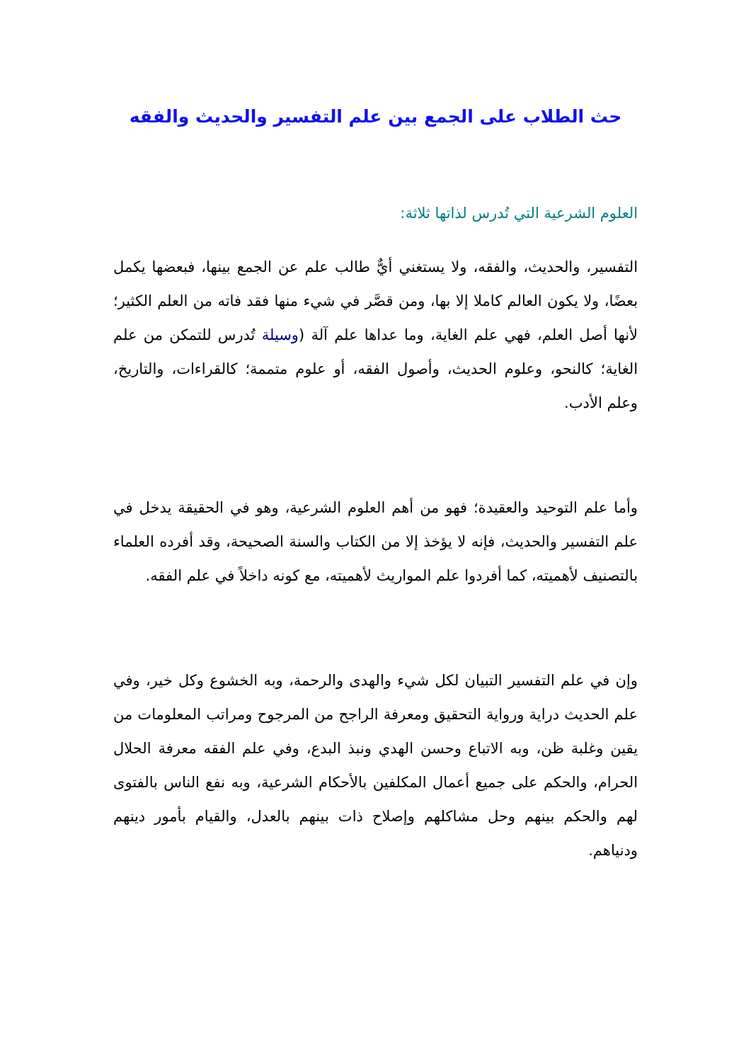حث الطلاب على الجمع بين علم التفسير والحديث والفقه
العلوم الشرعية التي تُدرس لذاتها ثلاثة:
التفسير، والحديث، والفقه، ولا يستغني أيٌّ طالب علم عن الجمع بينها، فبعضها يكمل بعضًا، ولا يكون العالم كاملا إلا بها، ومن قصَّر في شيء منها فقد فاته من العلم الكثير؛ لأنها أصل العلم، فهي علم الغاية، وما عداها علم آلة (وسيلة تُدرس للتمكن من علم الغاية؛ كالنحو، وعلوم الحديث، وأصول الفقه، أو علوم متممة؛ كالقراءات، والتاريخ، وعلم الأدب.
وأما علم التوحيد والعقيدة؛ فهو من أهم العلوم الشرعية، وهو في الحقيقة يدخل في علم التفسير والحديث، فإنه لا يؤخذ إلا من الكتاب والسنة الصحيحة، وقد أفرده العلماء بالتصنيف لأهميته، كما أفردوا علم المواريث لأهميته، مع كونه داخلاً في علم الفقه.
وإن في علم التفسير التبيان لكل شيء والهدى والرحمة، وبه الخشوع وكل خير، وفي علم الحديث دراية ورواية التحقيق ومعرفة الراجح من المرجوح ومراتب المعلومات من يقين وغلبة ظن، وبه الاتباع وحسن الهدي ونبذ البدع، وفي علم الفقه معرفة الحلال الحرام، والحكم على جميع أعمال المكلفين بالأحكام الشرعية، وبه نفع الناس بالفتوى لهم والحكم بينهم وحل مشاكلهم وإصلاح ذات بينهم بالعدل، والقيام بأمور دينهم ودنياهم.